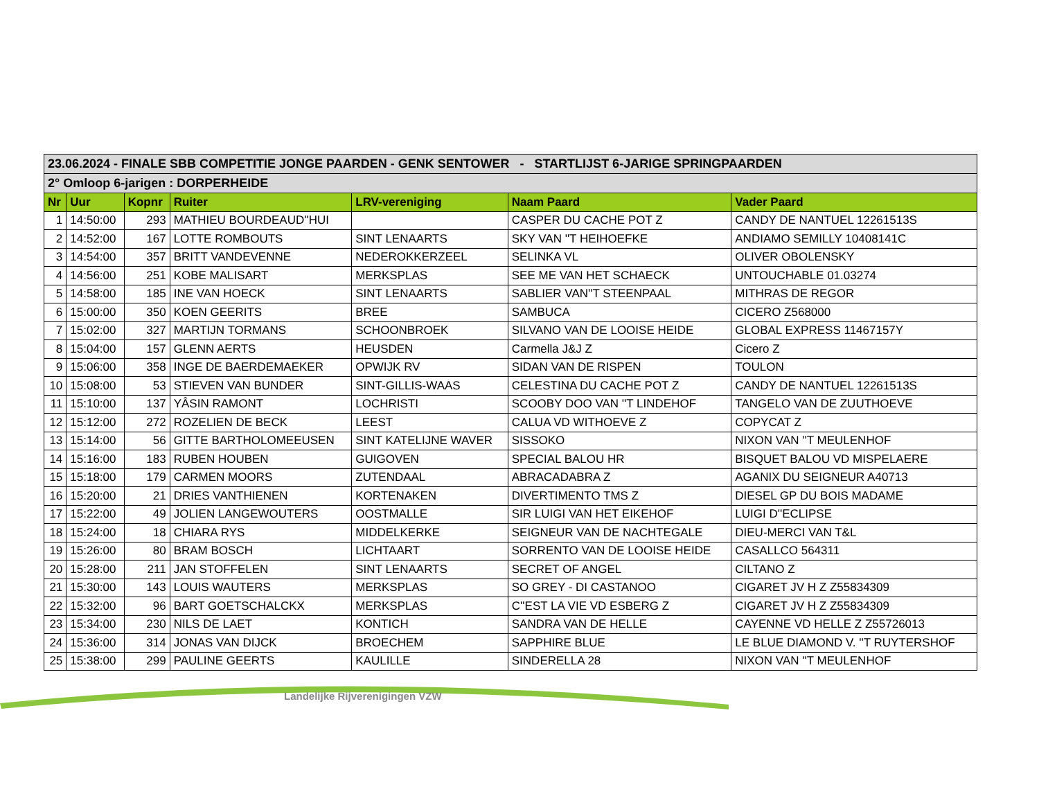| 23.06.2024 - FINALE SBB COMPETITIE JONGE PAARDEN - GENK SENTOWER - STARTLIJST 6-JARIGE SPRINGPAARDEN | | | | | | |
| --- | --- | --- | --- | --- | --- | --- |
| 2° Omloop 6-jarigen : DORPERHEIDE | | | | | | |
| Nr | Uur | Kopnr | Ruiter | LRV-vereniging | Naam Paard | Vader Paard |
| 1 | 14:50:00 | 293 | MATHIEU BOURDEAUD''HUI | | CASPER DU CACHE POT Z | CANDY DE NANTUEL 12261513S |
| 2 | 14:52:00 | 167 | LOTTE ROMBOUTS | SINT LENAARTS | SKY VAN ''T HEIHOEFKE | ANDIAMO SEMILLY 10408141C |
| 3 | 14:54:00 | 357 | BRITT VANDEVENNE | NEDEROKKERZEEL | SELINKA VL | OLIVER OBOLENSKY |
| 4 | 14:56:00 | 251 | KOBE MALISART | MERKSPLAS | SEE ME VAN HET SCHAECK | UNTOUCHABLE 01.03274 |
| 5 | 14:58:00 | 185 | INE VAN HOECK | SINT LENAARTS | SABLIER VAN''T STEENPAAL | MITHRAS DE REGOR |
| 6 | 15:00:00 | 350 | KOEN GEERITS | BREE | SAMBUCA | CICERO Z568000 |
| 7 | 15:02:00 | 327 | MARTIJN TORMANS | SCHOONBROEK | SILVANO VAN DE LOOISE HEIDE | GLOBAL EXPRESS 11467157Y |
| 8 | 15:04:00 | 157 | GLENN AERTS | HEUSDEN | Carmella J&J Z | Cicero Z |
| 9 | 15:06:00 | 358 | INGE DE BAERDEMAEKER | OPWIJK RV | SIDAN VAN DE RISPEN | TOULON |
| 10 | 15:08:00 | 53 | STIEVEN VAN BUNDER | SINT-GILLIS-WAAS | CELESTINA DU CACHE POT Z | CANDY DE NANTUEL 12261513S |
| 11 | 15:10:00 | 137 | YÂSIN RAMONT | LOCHRISTI | SCOOBY DOO VAN ''T LINDEHOF | TANGELO VAN DE ZUUTHOEVE |
| 12 | 15:12:00 | 272 | ROZELIEN DE BECK | LEEST | CALUA VD WITHOEVE Z | COPYCAT Z |
| 13 | 15:14:00 | 56 | GITTE BARTHOLOMEEUSEN | SINT KATELIJNE WAVER | SISSOKO | NIXON VAN ''T MEULENHOF |
| 14 | 15:16:00 | 183 | RUBEN HOUBEN | GUIGOVEN | SPECIAL BALOU HR | BISQUET BALOU VD MISPELAERE |
| 15 | 15:18:00 | 179 | CARMEN MOORS | ZUTENDAAL | ABRACADABRA Z | AGANIX DU SEIGNEUR A40713 |
| 16 | 15:20:00 | 21 | DRIES VANTHIENEN | KORTENAKEN | DIVERTIMENTO TMS Z | DIESEL GP DU BOIS MADAME |
| 17 | 15:22:00 | 49 | JOLIEN LANGEWOUTERS | OOSTMALLE | SIR LUIGI VAN HET EIKEHOF | LUIGI D''ECLIPSE |
| 18 | 15:24:00 | 18 | CHIARA RYS | MIDDELKERKE | SEIGNEUR VAN DE NACHTEGALE | DIEU-MERCI VAN T&L |
| 19 | 15:26:00 | 80 | BRAM BOSCH | LICHTAART | SORRENTO VAN DE LOOISE HEIDE | CASALLCO 564311 |
| 20 | 15:28:00 | 211 | JAN STOFFELEN | SINT LENAARTS | SECRET OF ANGEL | CILTANO Z |
| 21 | 15:30:00 | 143 | LOUIS WAUTERS | MERKSPLAS | SO GREY - DI CASTANOO | CIGARET JV H Z Z55834309 |
| 22 | 15:32:00 | 96 | BART GOETSCHALCKX | MERKSPLAS | C''EST LA VIE VD ESBERG Z | CIGARET JV H Z Z55834309 |
| 23 | 15:34:00 | 230 | NILS DE LAET | KONTICH | SANDRA VAN DE HELLE | CAYENNE VD HELLE Z Z55726013 |
| 24 | 15:36:00 | 314 | JONAS VAN DIJCK | BROECHEM | SAPPHIRE BLUE | LE BLUE DIAMOND V. ''T RUYTERSHOF |
| 25 | 15:38:00 | 299 | PAULINE GEERTS | KAULILLE | SINDERELLA 28 | NIXON VAN ''T MEULENHOF |
Landelijke Rijverenigingen VZW